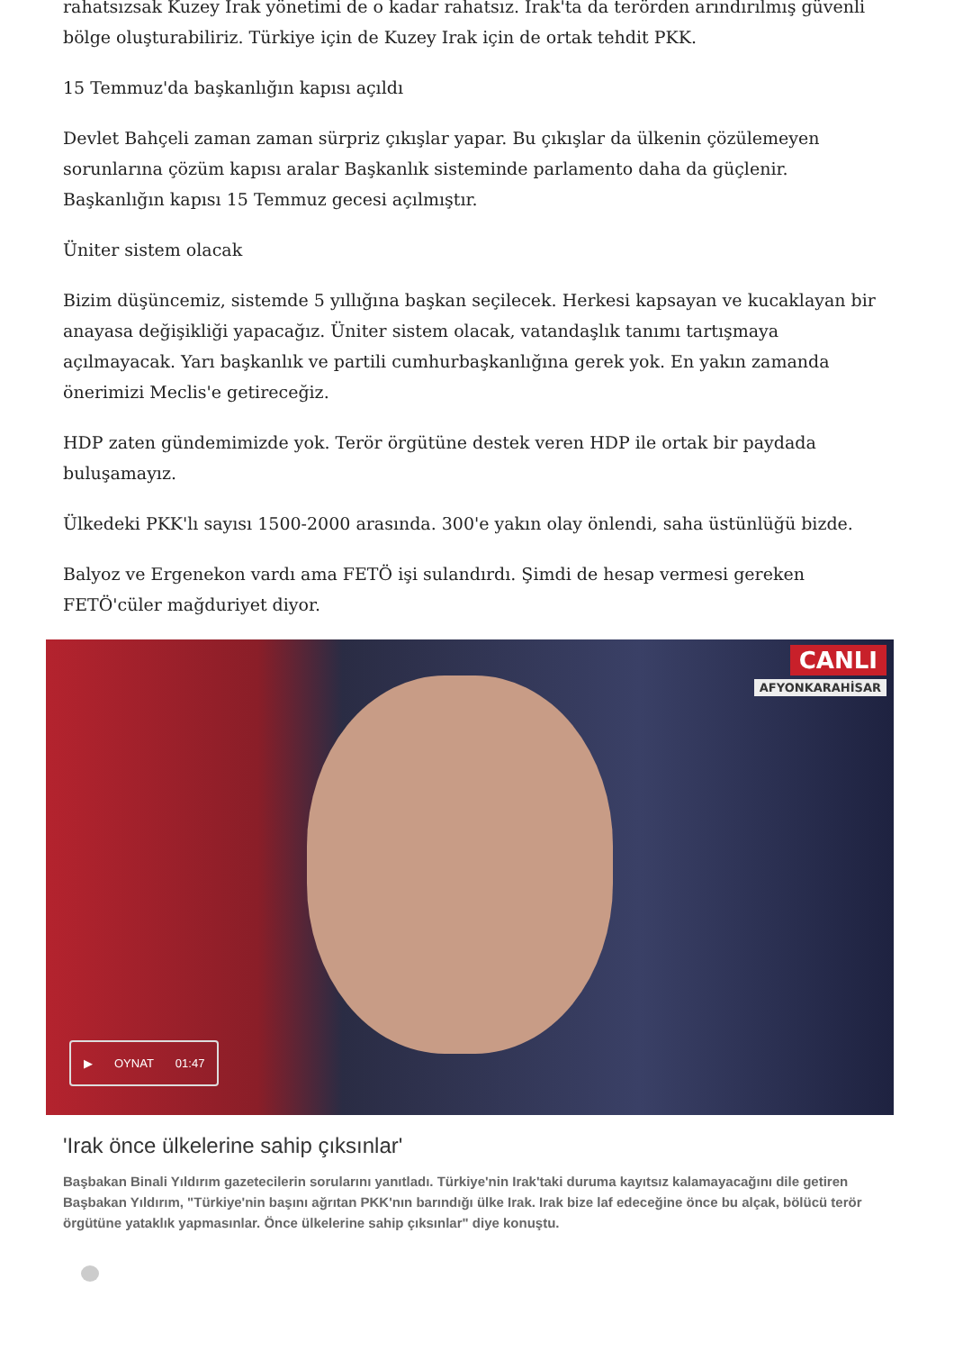rahatsızsak Kuzey Irak yönetimi de o kadar rahatsız. Irak'ta da terörden arındırılmış güvenli bölge oluşturabiliriz. Türkiye için de Kuzey Irak için de ortak tehdit PKK.
15 Temmuz'da başkanlığın kapısı açıldı
Devlet Bahçeli zaman zaman sürpriz çıkışlar yapar. Bu çıkışlar da ülkenin çözülemeyen sorunlarına çözüm kapısı aralar Başkanlık sisteminde parlamento daha da güçlenir. Başkanlığın kapısı 15 Temmuz gecesi açılmıştır.
Üniter sistem olacak
Bizim düşüncemiz, sistemde 5 yıllığına başkan seçilecek. Herkesi kapsayan ve kucaklayan bir anayasa değişikliği yapacağız. Üniter sistem olacak, vatandaşlık tanımı tartışmaya açılmayacak. Yarı başkanlık ve partili cumhurbaşkanlığına gerek yok. En yakın zamanda önerimizi Meclis'e getireceğiz.
HDP zaten gündemimizde yok. Terör örgütüne destek veren HDP ile ortak bir paydada buluşamayız.
Ülkedeki PKK'lı sayısı 1500-2000 arasında. 300'e yakın olay önlendi, saha üstünlüğü bizde.
Balyoz ve Ergenekon vardı ama FETÖ işi sulandırdı. Şimdi de hesap vermesi gereken FETÖ'cüler mağduriyet diyor.
CANLI
AFYONKARAHİSAR
▶ OYNAT 01:47
'Irak önce ülkelerine sahip çıksınlar'
Başbakan Binali Yıldırım gazetecilerin sorularını yanıtladı. Türkiye'nin Irak'taki duruma kayıtsız kalamayacağını dile getiren Başbakan Yıldırım, "Türkiye'nin başını ağrıtan PKK'nın barındığı ülke Irak. Irak bize laf edeceğine önce bu alçak, bölücü terör örgütüne yataklık yapmasınlar. Önce ülkelerine sahip çıksınlar" diye konuştu.